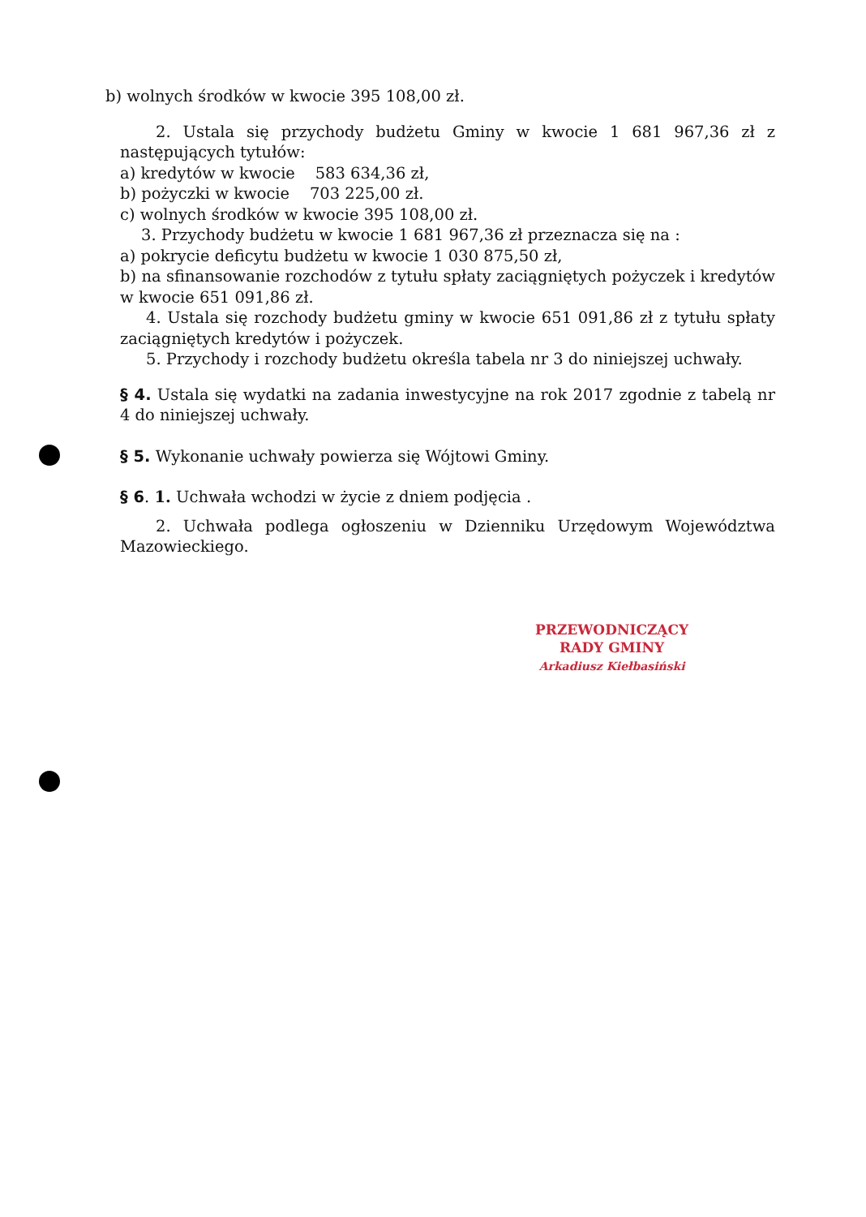b) wolnych środków w kwocie 395 108,00 zł.
2. Ustala się przychody budżetu Gminy w kwocie 1 681 967,36 zł z następujących tytułów:
a) kredytów w kwocie 583 634,36 zł,
b) pożyczki w kwocie 703 225,00 zł.
c) wolnych środków w kwocie 395 108,00 zł.
3. Przychody budżetu w kwocie 1 681 967,36 zł przeznacza się na :
a) pokrycie deficytu budżetu w kwocie 1 030 875,50 zł,
b) na sfinansowanie rozchodów z tytułu spłaty zaciągniętych pożyczek i kredytów w kwocie 651 091,86 zł.
4. Ustala się rozchody budżetu gminy w kwocie 651 091,86 zł z tytułu spłaty zaciągniętych kredytów i pożyczek.
5. Przychody i rozchody budżetu określa tabela nr 3 do niniejszej uchwały.
§ 4. Ustala się wydatki na zadania inwestycyjne na rok 2017 zgodnie z tabelą nr 4 do niniejszej uchwały.
§ 5. Wykonanie uchwały powierza się Wójtowi Gminy.
§ 6. 1. Uchwała wchodzi w życie z dniem podjęcia .
2. Uchwała podlega ogłoszeniu w Dzienniku Urzędowym Województwa Mazowieckiego.
PRZEWODNICZĄCY
RADY GMINY
Arkadiusz Kiełbasiński